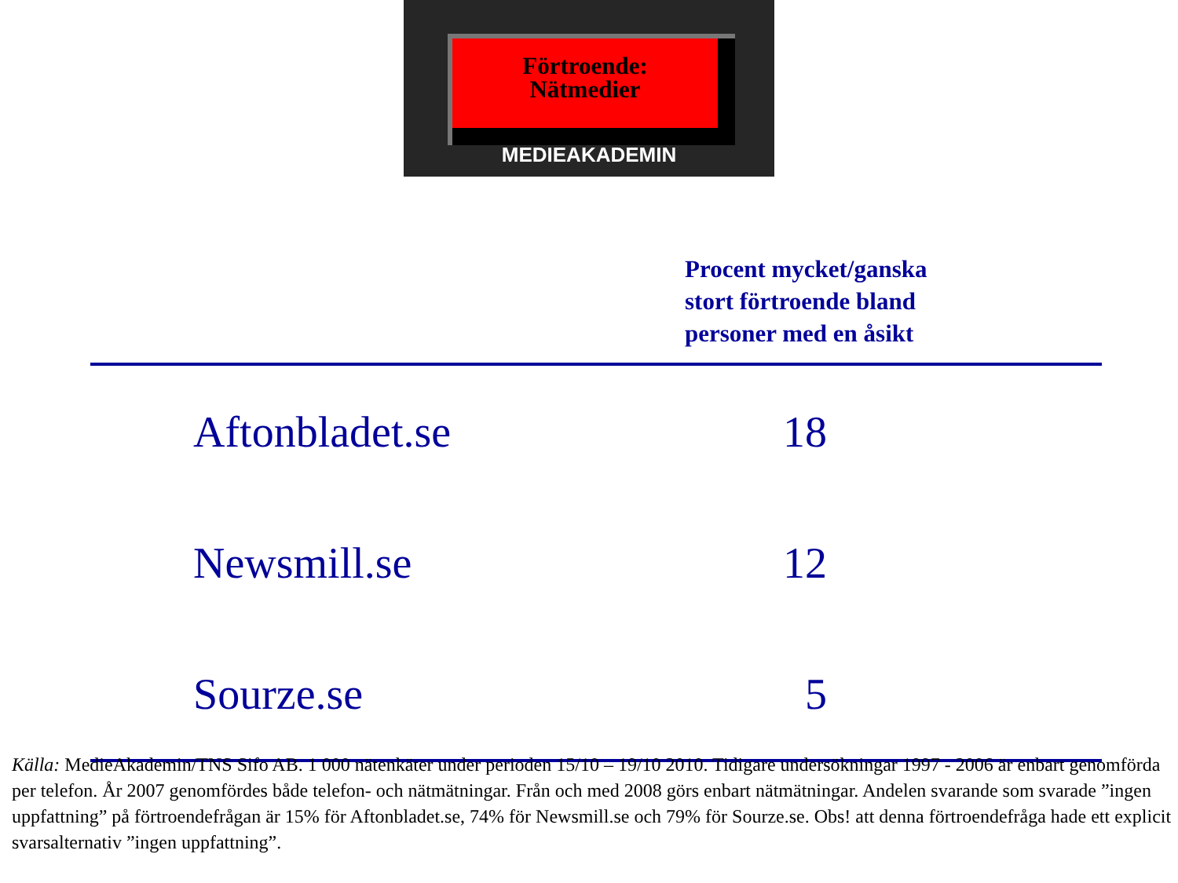Förtroende:
Nätmedier
MEDIEAKADEMIN
Procent mycket/ganska
stort förtroende bland
personer med en åsikt
| Aftonbladet.se | 18 |
| Newsmill.se | 12 |
| Sourze.se | 5 |
Källa: MedieAkademin/TNS Sifo AB. 1 000 nätenkäter under perioden 15/10 – 19/10 2010. Tidigare undersökningar 1997 - 2006 är enbart genomförda per telefon. År 2007 genomfördes både telefon- och nätmätningar. Från och med 2008 görs enbart nätmätningar. Andelen svarande som svarade ”ingen uppfattning” på förtroendefrågan är 15% för Aftonbladet.se, 74% för Newsmill.se och 79% för Sourze.se. Obs! att denna förtroendefråga hade ett explicit svarsalternativ ”ingen uppfattning”.